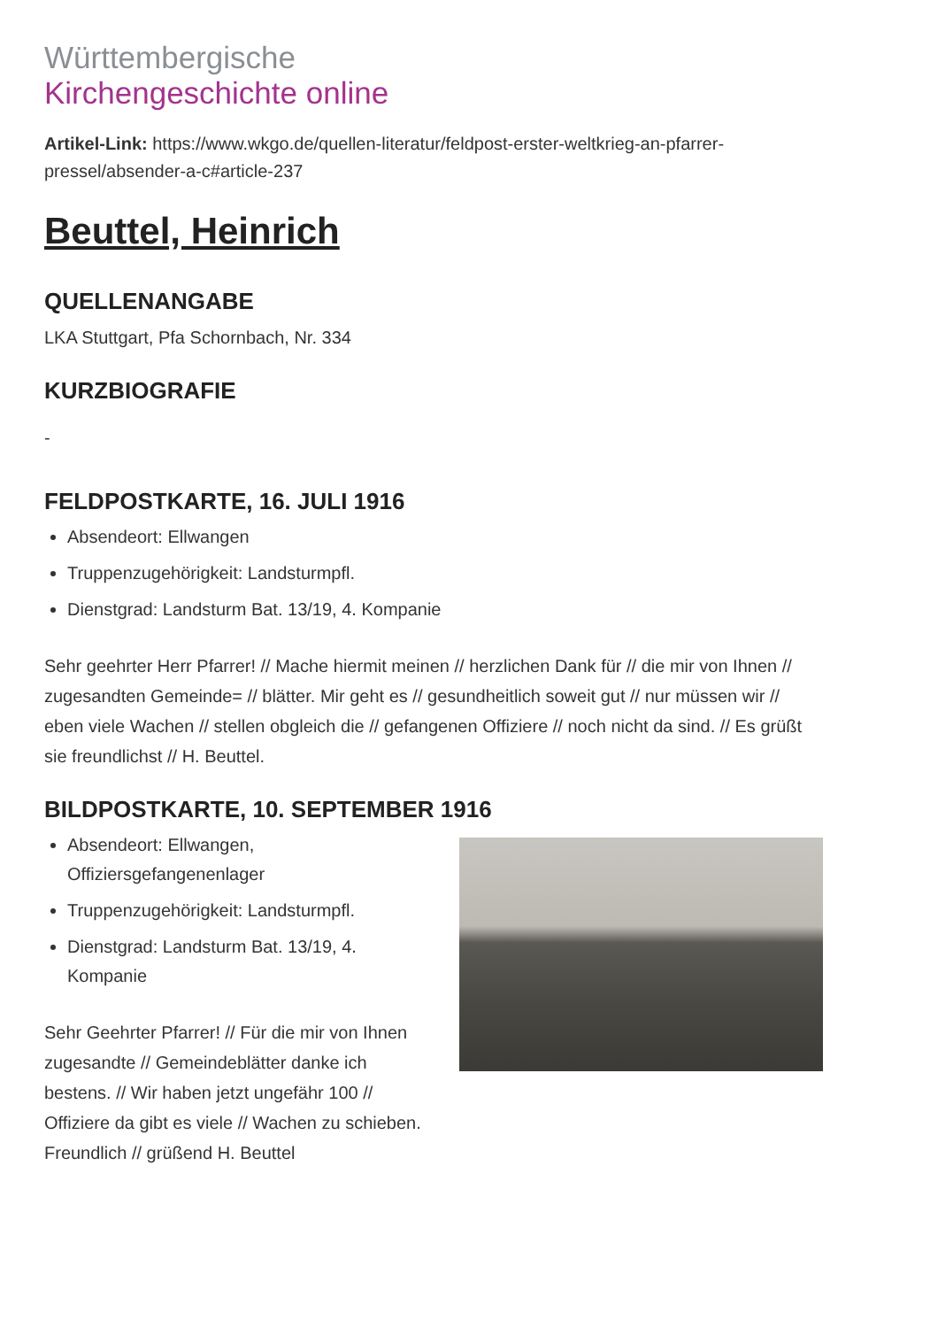Württembergische
Kirchengeschichte online
Artikel-Link: https://www.wkgo.de/quellen-literatur/feldpost-erster-weltkrieg-an-pfarrer-pressel/absender-a-c#article-237
Beuttel, Heinrich
QUELLENANGABE
LKA Stuttgart, Pfa Schornbach, Nr. 334
KURZBIOGRAFIE
-
FELDPOSTKARTE, 16. JULI 1916
Absendeort: Ellwangen
Truppenzugehörigkeit: Landsturmpfl.
Dienstgrad: Landsturm Bat. 13/19, 4. Kompanie
Sehr geehrter Herr Pfarrer! // Mache hiermit meinen // herzlichen Dank für // die mir von Ihnen // zugesandten Gemeinde= // blätter. Mir geht es // gesundheitlich soweit gut // nur müssen wir // eben viele Wachen // stellen obgleich die // gefangenen Offiziere // noch nicht da sind. // Es grüßt sie freundlichst // H. Beuttel.
BILDPOSTKARTE, 10. SEPTEMBER 1916
Absendeort: Ellwangen, Offiziersgefangenenlager
Truppenzugehörigkeit: Landsturmpfl.
Dienstgrad: Landsturm Bat. 13/19, 4. Kompanie
Sehr Geehrter Pfarrer! // Für die mir von Ihnen zugesandte // Gemeindeblätter danke ich bestens. // Wir haben jetzt ungefähr 100 // Offiziere da gibt es viele // Wachen zu schieben. Freundlich // grüßend H. Beuttel